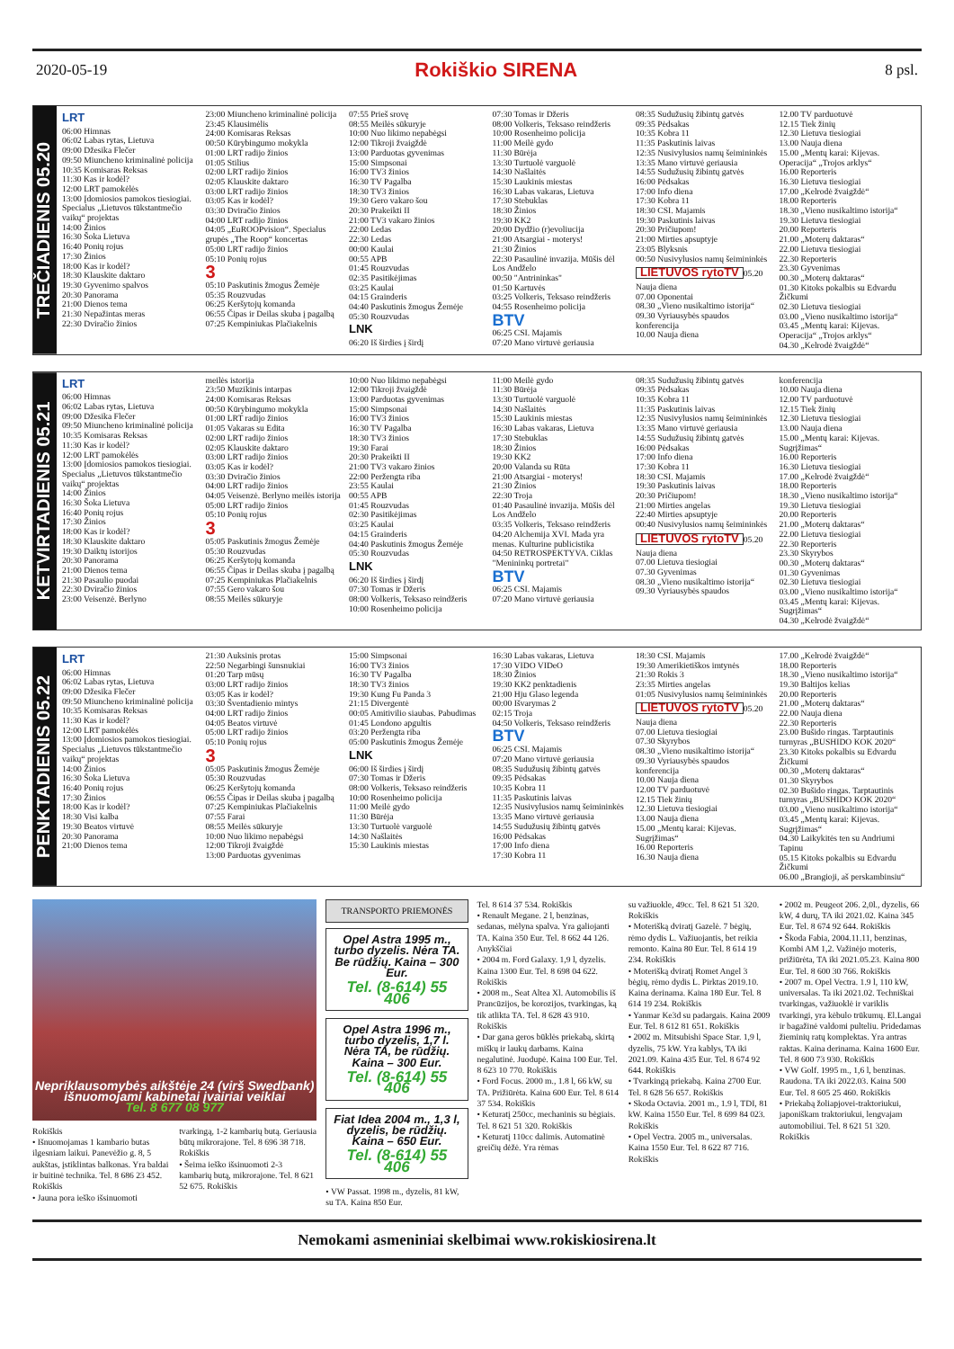2020-05-19 Rokiškio SIRENA 8 psl.
TREČIADIENIS 05.20
LRT
06:00 Himnas
06:02 Labas rytas, Lietuva
09:00 Džesika Flečer
09:50 Miuncheno kriminalinė policija
10:35 Komisaras Reksas
11:30 Kas ir kodėl?
12:00 LRT pamokėlės
13:00 Įdomiosios pamokos tiesiogiai. Specialus „Lietuvos tūkstantmečio vaikų“ projektas
14:00 Žinios
16:30 Šoka Lietuva
16:40 Ponių rojus
17:30 Žinios
18:00 Kas ir kodėl?
18:30 Klauskite daktaro
19:30 Gyvenimo spalvos
20:30 Panorama
21:00 Dienos tema
21:30 Nepažintas meras
22:30 Dviračio žinios
23:00 Miuncheno kriminalinė policija
23:45 Klausimėlis
24:00 Komisaras Reksas
00:50 Kūrybingumo mokykla
01:00 LRT radijo žinios
01:05 Stilius
02:00 LRT radijo žinios
02:05 Klauskite daktaro
03:00 LRT radijo žinios
03:05 Kas ir kodėl?
03:30 Dviračio žinios
04:00 LRT radijo žinios
04:05 „EuROOPvision“. Specialus grupės „The Roop“ koncertas
05:00 LRT radijo žinios
05:10 Ponių rojus
3
05:10 Paskutinis žmogus Žemėje
05:35 Rouzvudas
06:25 Keršytojų komanda
06:55 Čipas ir Deilas skuba į pagalbą
07:25 Kempiniukas Plačiakelnis
07:55 Prieš srovę
08:55 Meilės sūkuryje
10:00 Nuo likimo nepabėgsi
12:00 Tikroji žvaigždė
13:00 Parduotas gyvenimas
15:00 Simpsonai
16:00 TV3 žinios
16:30 TV Pagalba
18:30 TV3 žinios
19:30 Gero vakaro šou
20:30 Prakeikti II
21:00 TV3 vakaro žinios
22:00 Ledas
22:30 Ledas
00:00 Kaulai
00:55 APB
01:45 Rouzvudas
02:35 Pasitikėjimas
03:25 Kaulai
04:15 Grainderis
04:40 Paskutinis žmogus Žemėje
05:30 Rouzvudas
LNK
06:20 Iš širdies į širdį
07:30 Tomas ir Džeris
08:00 Volkeris, Teksaso reindžeris
10:00 Rosenheimo policija
11:00 Meilė gydo
11:30 Būrėja
13:30 Turtuolė varguolė
14:30 Našlaitės
15:30 Laukinis miestas
16:30 Labas vakaras, Lietuva
17:30 Stebuklas
18:30 Žinios
19:30 KK2
20:00 Dydžio (r)evoliucija
21:00 Atsargiai - moterys!
21:30 Žinios
22:30 Pasaulinė invazija. Mūšis dėl Los Andželo
00:50 "Antrininkas"
01:50 Kartuvės
03:25 Volkeris, Teksaso reindžeris
04:55 Rosenheimo policija
BTV
06:25 CSI. Majamis
07:20 Mano virtuvė geriausia
08:35 Sudužusių žibintų gatvės
09:35 Pėdsakas
10:35 Kobra 11
11:35 Paskutinis laivas
12:35 Nusivylusios namų šeimininkės
13:35 Mano virtuvė geriausia
14:55 Sudužusių žibintų gatvės
16:00 Pėdsakas
17:00 Info diena
17:30 Kobra 11
18:30 CSI. Majamis
19:30 Paskutinis laivas
20:30 Pričiupom!
21:00 Mirties apsuptyje
23:05 Blyksnis
00:50 Nusivylusios namų šeimininkės
LIETUVOS rytoTV
05.20 Nauja diena
07.00 Oponentai
08.30 „Vieno nusikaltimo istorija“
09.30 Vyriausybės spaudos konferencija
10.00 Nauja diena
12.00 TV parduotuvė
12.15 Tiek žinių
12.30 Lietuva tiesiogiai
13.00 Nauja diena
15.00 „Mentų karai: Kijevas. Operacija“ „Trojos arklys“
16.00 Reporteris
16.30 Lietuva tiesiogiai
17.00 „Kelrodė žvaigždė“
18.00 Reporteris
18.30 „Vieno nusikaltimo istorija“
19.30 Lietuva tiesiogiai
20.00 Reporteris
21.00 „Moterų daktaras“
22.00 Lietuva tiesiogiai
22.30 Reporteris
23.30 Gyvenimas
00.30 „Moterų daktaras“
01.30 Kitoks pokalbis su Edvardu Žičkumi
02.30 Lietuva tiesiogiai
03.00 „Vieno nusikaltimo istorija“
03.45 „Mentų karai: Kijevas. Operacija“ „Trojos arklys“
04.30 „Kelrodė žvaigždė“
KETVIRTADIENIS 05.21
LRT
06:00 Himnas
06:02 Labas rytas, Lietuva
09:00 Džesika Flečer
09:50 Miuncheno kriminalinė policija
10:35 Komisaras Reksas
11:30 Kas ir kodėl?
12:00 LRT pamokėlės
13:00 Įdomiosios pamokos tiesiogiai. Specialus „Lietuvos tūkstantmečio vaikų“ projektas
14:00 Žinios
16:30 Šoka Lietuva
16:40 Ponių rojus
17:30 Žinios
18:00 Kas ir kodėl?
18:30 Klauskite daktaro
19:30 Daiktų istorijos
20:30 Panorama
21:00 Dienos tema
21:30 Pasaulio puodai
22:30 Dviračio žinios
23:00 Veisenzė. Berlyno
meilės istorija
23:50 Muzikinis intarpas
24:00 Komisaras Reksas
00:50 Kūrybingumo mokykla
01:00 LRT radijo žinios
01:05 Vakaras su Edita
02:00 LRT radijo žinios
02:05 Klauskite daktaro
03:00 LRT radijo žinios
03:05 Kas ir kodėl?
03:30 Dviračio žinios
04:00 LRT radijo žinios
04:05 Veisenzė. Berlyno meilės istorija
05:00 LRT radijo žinios
05:10 Ponių rojus
3
05:05 Paskutinis žmogus Žemėje
05:30 Rouzvudas
06:25 Keršytojų komanda
06:55 Čipas ir Deilas skuba į pagalbą
07:25 Kempiniukas Plačiakelnis
07:55 Gero vakaro šou
08:55 Meilės sūkuryje
10:00 Nuo likimo nepabėgsi
12:00 Tikroji žvaigždė
13:00 Parduotas gyvenimas
15:00 Simpsonai
16:00 TV3 žinios
16:30 TV Pagalba
18:30 TV3 žinios
19:30 Farai
20:30 Prakeikti II
21:00 TV3 vakaro žinios
22:00 Peržengta riba
23:55 Kaulai
00:55 APB
01:45 Rouzvudas
02:30 Pasitikėjimas
03:25 Kaulai
04:15 Grainderis
04:40 Paskutinis žmogus Žemėje
05:30 Rouzvudas
LNK
06:20 Iš širdies į širdį
07:30 Tomas ir Džeris
08:00 Volkeris, Teksaso reindžeris
10:00 Rosenheimo policija
11:00 Meilė gydo
11:30 Būrėja
13:30 Turtuolė varguolė
14:30 Našlaitės
15:30 Laukinis miestas
16:30 Labas vakaras, Lietuva
17:30 Stebuklas
18:30 Žinios
19:30 KK2
20:00 Valanda su Rūta
21:00 Atsargiai - moterys!
21:30 Žinios
22:30 Troja
01:40 Pasaulinė invazija. Mūšis dėl Los Andželo
03:35 Volkeris, Teksaso reindžeris
04:20 Alchemija XVI. Mada yra menas. Kulturine publicistika
04:50 RETROSPEKTYVA. Ciklas "Menininkų portretai"
BTV
06:25 CSI. Majamis
07:20 Mano virtuvė geriausia
08:35 Sudužusių žibintų gatvės
09:35 Pėdsakas
10:35 Kobra 11
11:35 Paskutinis laivas
12:35 Nusivylusios namų šeimininkės
13:35 Mano virtuvė geriausia
14:55 Sudužusių žibintų gatvės
16:00 Pėdsakas
17:00 Info diena
17:30 Kobra 11
18:30 CSI. Majamis
19:30 Paskutinis laivas
20:30 Pričiupom!
21:00 Mirties angelas
22:40 Mirties apsuptyje
00:40 Nusivylusios namų šeimininkės
LIETUVOS rytoTV
05.20 Nauja diena
07.00 Lietuva tiesiogiai
07.30 Gyvenimas
08.30 „Vieno nusikaltimo istorija“
09.30 Vyriausybės spaudos
konferencija
10.00 Nauja diena
12.00 TV parduotuvė
12.15 Tiek žinių
12.30 Lietuva tiesiogiai
13.00 Nauja diena
15.00 „Mentų karai: Kijevas. Sugrįžimas“
16.00 Reporteris
16.30 Lietuva tiesiogiai
17.00 „Kelrodė žvaigždė“
18.00 Reporteris
18.30 „Vieno nusikaltimo istorija“
19.30 Lietuva tiesiogiai
20.00 Reporteris
21.00 „Moterų daktaras“
22.00 Lietuva tiesiogiai
22.30 Reporteris
23.30 Skyrybos
00.30 „Moterų daktaras“
01.30 Gyvenimas
02.30 Lietuva tiesiogiai
03.00 „Vieno nusikaltimo istorija“
03.45 „Mentų karai: Kijevas. Sugrįžimas“
04.30 „Kelrodė žvaigždė“
PENKTADIENIS 05.22
LRT
06:00 Himnas
06:02 Labas rytas, Lietuva
09:00 Džesika Flečer
09:50 Miuncheno kriminalinė policija
10:35 Komisaras Reksas
11:30 Kas ir kodėl?
12:00 LRT pamokėlės
13:00 Įdomiosios pamokos tiesiogiai. Specialus „Lietuvos tūkstantmečio vaikų“ projektas
14:00 Žinios
16:30 Šoka Lietuva
16:40 Ponių rojus
17:30 Žinios
18:00 Kas ir kodėl?
18:30 Visi kalba
19:30 Beatos virtuvė
20:30 Panorama
21:00 Dienos tema
21:30 Auksinis protas
22:50 Negarbingi šunsnukiai
01:20 Tarp mūsų
03:00 LRT radijo žinios
03:05 Kas ir kodėl?
03:30 Šventadienio mintys
04:00 LRT radijo žinios
04:05 Beatos virtuvė
05:00 LRT radijo žinios
05:10 Ponių rojus
3
05:05 Paskutinis žmogus Žemėje
05:30 Rouzvudas
06:25 Keršytojų komanda
06:55 Čipas ir Deilas skuba į pagalbą
07:25 Kempiniukas Plačiakelnis
07:55 Farai
08:55 Meilės sūkuryje
10:00 Nuo likimo nepabėgsi
12:00 Tikroji žvaigždė
13:00 Parduotas gyvenimas
15:00 Simpsonai
16:00 TV3 žinios
16:30 TV Pagalba
18:30 TV3 žinios
19:30 Kung Fu Panda 3
21:15 Divergentė
00:05 Amitivilio siaubas. Pabudimas
01:45 Londono apgultis
03:20 Peržengta riba
05:00 Paskutinis žmogus Žemėje
LNK
06:00 Iš širdies į širdį
07:30 Tomas ir Džeris
08:00 Volkeris, Teksaso reindžeris
10:00 Rosenheimo policija
11:00 Meilė gydo
11:30 Būrėja
13:30 Turtuolė varguolė
14:30 Našlaitės
15:30 Laukinis miestas
16:30 Labas vakaras, Lietuva
17:30 VIDO VIDeO
18:30 Žinios
19:30 KK2 penktadienis
21:00 Hju Glaso legenda
00:00 Išvarymas 2
02:15 Troja
04:50 Volkeris, Teksaso reindžeris
BTV
06:25 CSI. Majamis
07:20 Mano virtuvė geriausia
08:35 Sudužusių žibintų gatvės
09:35 Pėdsakas
10:35 Kobra 11
11:35 Paskutinis laivas
12:35 Nusivylusios namų šeimininkės
13:35 Mano virtuvė geriausia
14:55 Sudužusių žibintų gatvės
16:00 Pėdsakas
17:00 Info diena
17:30 Kobra 11
18:30 CSI. Majamis
19:30 Amerikietiškos imtynės
21:30 Rokis 3
23:35 Mirties angelas
01:05 Nusivylusios namų šeimininkės
LIETUVOS rytoTV
05.20 Nauja diena
07.00 Lietuva tiesiogiai
07.30 Skyrybos
08.30 „Vieno nusikaltimo istorija“
09.30 Vyriausybės spaudos konferencija
10.00 Nauja diena
12.00 TV parduotuvė
12.15 Tiek žinių
12.30 Lietuva tiesiogiai
13.00 Nauja diena
15.00 „Mentų karai: Kijevas. Sugrįžimas“
16.00 Reporteris
16.30 Nauja diena
17.00 „Kelrodė žvaigždė“
18.00 Reporteris
18.30 „Vieno nusikaltimo istorija“
19.30 Baltijos kelias
20.00 Reporteris
21.00 „Moterų daktaras“
22.00 Nauja diena
22.30 Reporteris
23.00 Bušido ringas. Tarptautinis turnyras „BUSHIDO KOK 2020“
23.30 Kitoks pokalbis su Edvardu Žičkumi
00.30 „Moterų daktaras“
01.30 Skyrybos
02.30 Bušido ringas. Tarptautinis turnyras „BUSHIDO KOK 2020“
03.00 „Vieno nusikaltimo istorija“
03.45 „Mentų karai: Kijevas. Sugrįžimas“
04.30 Laikykitės ten su Andriumi Tapinu
05.15 Kitoks pokalbis su Edvardu Žičkumi
06.00 „Brangioji, aš perskambinsiu“
Nepriklausomybės aikštėje 24 (virš Swedbank) išnuomojami kabinetai įvairiai veiklai
Tel. 8 677 08 977
Rokiškis
• Išnuomojamas 1 kambario butas ilgesniam laikui. Panevėžio g. 8, 5 aukštas, įstiklintas balkonas. Yra baldai ir buitinė technika. Tel. 8 686 23 452. Rokiškis
• Jauna pora ieško išsinuomoti
tvarkingą, 1-2 kambarių butą. Geriausia būtų mikrorajone. Tel. 8 696 38 718. Rokiškis
• Šeima ieško išsinuomoti 2-3 kambarių butą, mikrorajone. Tel. 8 621 52 675. Rokiškis
TRANSPORTO PRIEMONĖS
Opel Astra 1995 m., turbo dyzelis. Nėra TA. Be rūdžių. Kaina – 300 Eur.
Tel. (8-614) 55 406
Opel Astra 1996 m., turbo dyzelis, 1,7 l. Nėra TA, be rūdžių. Kaina – 300 Eur.
Tel. (8-614) 55 406
Fiat Idea 2004 m., 1,3 l, dyzelis, be rūdžių. Kaina – 650 Eur.
Tel. (8-614) 55 406
• VW Passat. 1998 m., dyzelis, 81 kW, su TA. Kaina 850 Eur.
Tel. 8 614 37 534. Rokiškis
• Renault Megane. 2 l, benzinas, sedanas, mėlyna spalva. Yra galiojanti TA. Kaina 350 Eur. Tel. 8 662 44 126. Anykščiai
• 2004 m. Ford Galaxy. 1,9 l, dyzelis. Kaina 1300 Eur. Tel. 8 698 04 622. Rokiškis
• 2008 m., Seat Altea Xl. Automobilis iš Prancūzijos, be korozijos, tvarkingas, ką tik atlikta TA. Tel. 8 628 43 910. Rokiškis
• Dar gana geros būklės priekabą, skirtą miškų ir laukų darbams. Kaina negalutinė. Juodupė. Kaina 100 Eur. Tel. 8 623 10 770. Rokiškis
• Ford Focus. 2000 m., 1.8 l, 66 kW, su TA. Prižiūrėta. Kaina 600 Eur. Tel. 8 614 37 534. Rokiškis
• Keturatį 250cc, mechaninis su bėgiais. Tel. 8 621 51 320. Rokiškis
• Keturatį 110cc dalimis. Automatinė greičių dėžė. Yra rėmas
su važiuokle, 49cc. Tel. 8 621 51 320. Rokiškis
• Moterišką dviratį Gazelė. 7 bėgių, rėmo dydis L. Važiuojantis, bet reikia remonto. Kaina 80 Eur. Tel. 8 614 19 234. Rokiškis
• Moterišką dviratį Romet Angel 3 bėgių, rėmo dydis L. Pirktas 2019.10. Kaina derinama. Kaina 180 Eur. Tel. 8 614 19 234. Rokiškis
• Yanmar Ke3d su padargais. Kaina 2009 Eur. Tel. 8 612 81 651. Rokiškis
• 2002 m. Mitsubishi Space Star. 1,9 l, dyzelis, 75 kW. Yra kablys, TA iki 2021.09. Kaina 435 Eur. Tel. 8 674 92 644. Rokiškis
• Tvarkingą priekabą. Kaina 2700 Eur. Tel. 8 628 56 657. Rokiškis
• Skoda Octavia. 2001 m., 1.9 l, TDI, 81 kW. Kaina 1550 Eur. Tel. 8 699 84 023. Rokiškis
• Opel Vectra. 2005 m., universalas. Kaina 1550 Eur. Tel. 8 622 87 716. Rokiškis
• 2002 m. Peugeot 206. 2,0l., dyzelis, 66 kW, 4 durų, TA iki 2021.02. Kaina 345 Eur. Tel. 8 674 92 644. Rokiškis
• Škoda Fabia, 2004.11.11, benzinas, Kombi AM 1,2. Važinėjo moteris, prižiūrėta, TA iki 2021.05.23. Kaina 800 Eur. Tel. 8 600 30 766. Rokiškis
• 2007 m. Opel Vectra. 1.9 l, 110 kW, universalas. Ta iki 2021.02. Techniškai tvarkingas, važiuoklė ir variklis tvarkingi, yra kėbulo trūkumų. El.Langai ir bagažinė valdomi pulteliu. Pridedamas žieminių ratų komplektas. Yra antras raktas. Kaina derinama. Kaina 1600 Eur. Tel. 8 600 73 930. Rokiškis
• VW Golf. 1995 m., 1,6 l, benzinas. Raudona. TA iki 2022.03. Kaina 500 Eur. Tel. 8 605 25 460. Rokiškis
• Priekabą žoliapjovei-traktoriukui, japoniškam traktoriukui, lengvajam automobiliui. Tel. 8 621 51 320. Rokiškis
Nemokami asmeniniai skelbimai www.rokiskiosirena.lt